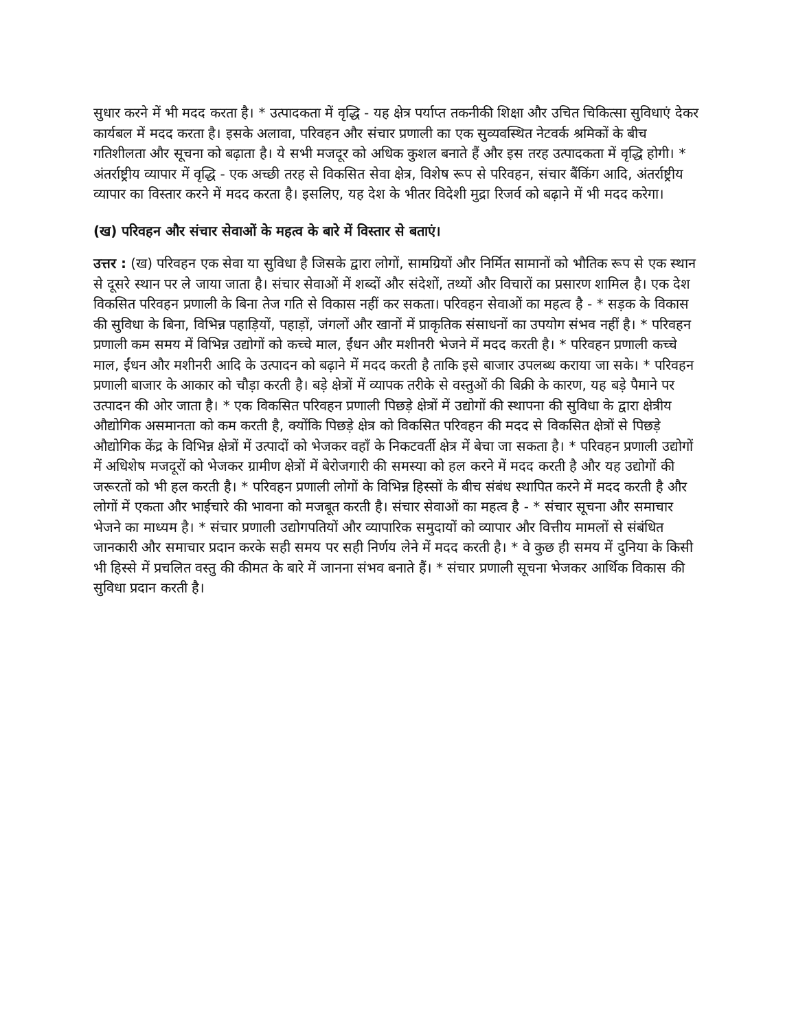सुधार करने में भी मदद करता है। * उत्पादकता में वृद्धि - यह क्षेत्र पर्याप्त तकनीकी शिक्षा और उचित चिकित्सा सुविधाएं देकर कार्यबल में मदद करता है। इसके अलावा, परिवहन और संचार प्रणाली का एक सुव्यवस्थित नेटवर्क श्रमिकों के बीच गतिशीलता और सूचना को बढ़ाता है। ये सभी मजदूर को अधिक कुशल बनाते हैं और इस तरह उत्पादकता में वृद्धि होगी। * अंतर्राष्ट्रीय व्यापार में वृद्धि - एक अच्छी तरह से विकसित सेवा क्षेत्र, विशेष रूप से परिवहन, संचार बैंकिंग आदि, अंतर्राष्ट्रीय व्यापार का विस्तार करने में मदद करता है। इसलिए, यह देश के भीतर विदेशी मुद्रा रिजर्व को बढ़ाने में भी मदद करेगा।
(ख) परिवहन और संचार सेवाओं के महत्व के बारे में विस्तार से बताएं।
उत्तर : (ख) परिवहन एक सेवा या सुविधा है जिसके द्वारा लोगों, सामग्रियों और निर्मित सामानों को भौतिक रूप से एक स्थान से दूसरे स्थान पर ले जाया जाता है। संचार सेवाओं में शब्दों और संदेशों, तथ्यों और विचारों का प्रसारण शामिल है। एक देश विकसित परिवहन प्रणाली के बिना तेज गति से विकास नहीं कर सकता। परिवहन सेवाओं का महत्व है - * सड़क के विकास की सुविधा के बिना, विभिन्न पहाड़ियों, पहाड़ों, जंगलों और खानों में प्राकृतिक संसाधनों का उपयोग संभव नहीं है। * परिवहन प्रणाली कम समय में विभिन्न उद्योगों को कच्चे माल, ईंधन और मशीनरी भेजने में मदद करती है। * परिवहन प्रणाली कच्चे माल, ईंधन और मशीनरी आदि के उत्पादन को बढ़ाने में मदद करती है ताकि इसे बाजार उपलब्ध कराया जा सके। * परिवहन प्रणाली बाजार के आकार को चौड़ा करती है। बड़े क्षेत्रों में व्यापक तरीके से वस्तुओं की बिक्री के कारण, यह बड़े पैमाने पर उत्पादन की ओर जाता है। * एक विकसित परिवहन प्रणाली पिछड़े क्षेत्रों में उद्योगों की स्थापना की सुविधा के द्वारा क्षेत्रीय औद्योगिक असमानता को कम करती है, क्योंकि पिछड़े क्षेत्र को विकसित परिवहन की मदद से विकसित क्षेत्रों से पिछड़े औद्योगिक केंद्र के विभिन्न क्षेत्रों में उत्पादों को भेजकर वहाँ के निकटवर्ती क्षेत्र में बेचा जा सकता है। * परिवहन प्रणाली उद्योगों में अधिशेष मजदूरों को भेजकर ग्रामीण क्षेत्रों में बेरोजगारी की समस्या को हल करने में मदद करती है और यह उद्योगों की जरूरतों को भी हल करती है। * परिवहन प्रणाली लोगों के विभिन्न हिस्सों के बीच संबंध स्थापित करने में मदद करती है और लोगों में एकता और भाईचारे की भावना को मजबूत करती है। संचार सेवाओं का महत्व है - * संचार सूचना और समाचार भेजने का माध्यम है। * संचार प्रणाली उद्योगपतियों और व्यापारिक समुदायों को व्यापार और वित्तीय मामलों से संबंधित जानकारी और समाचार प्रदान करके सही समय पर सही निर्णय लेने में मदद करती है। * वे कुछ ही समय में दुनिया के किसी भी हिस्से में प्रचलित वस्तु की कीमत के बारे में जानना संभव बनाते हैं। * संचार प्रणाली सूचना भेजकर आर्थिक विकास की सुविधा प्रदान करती है।